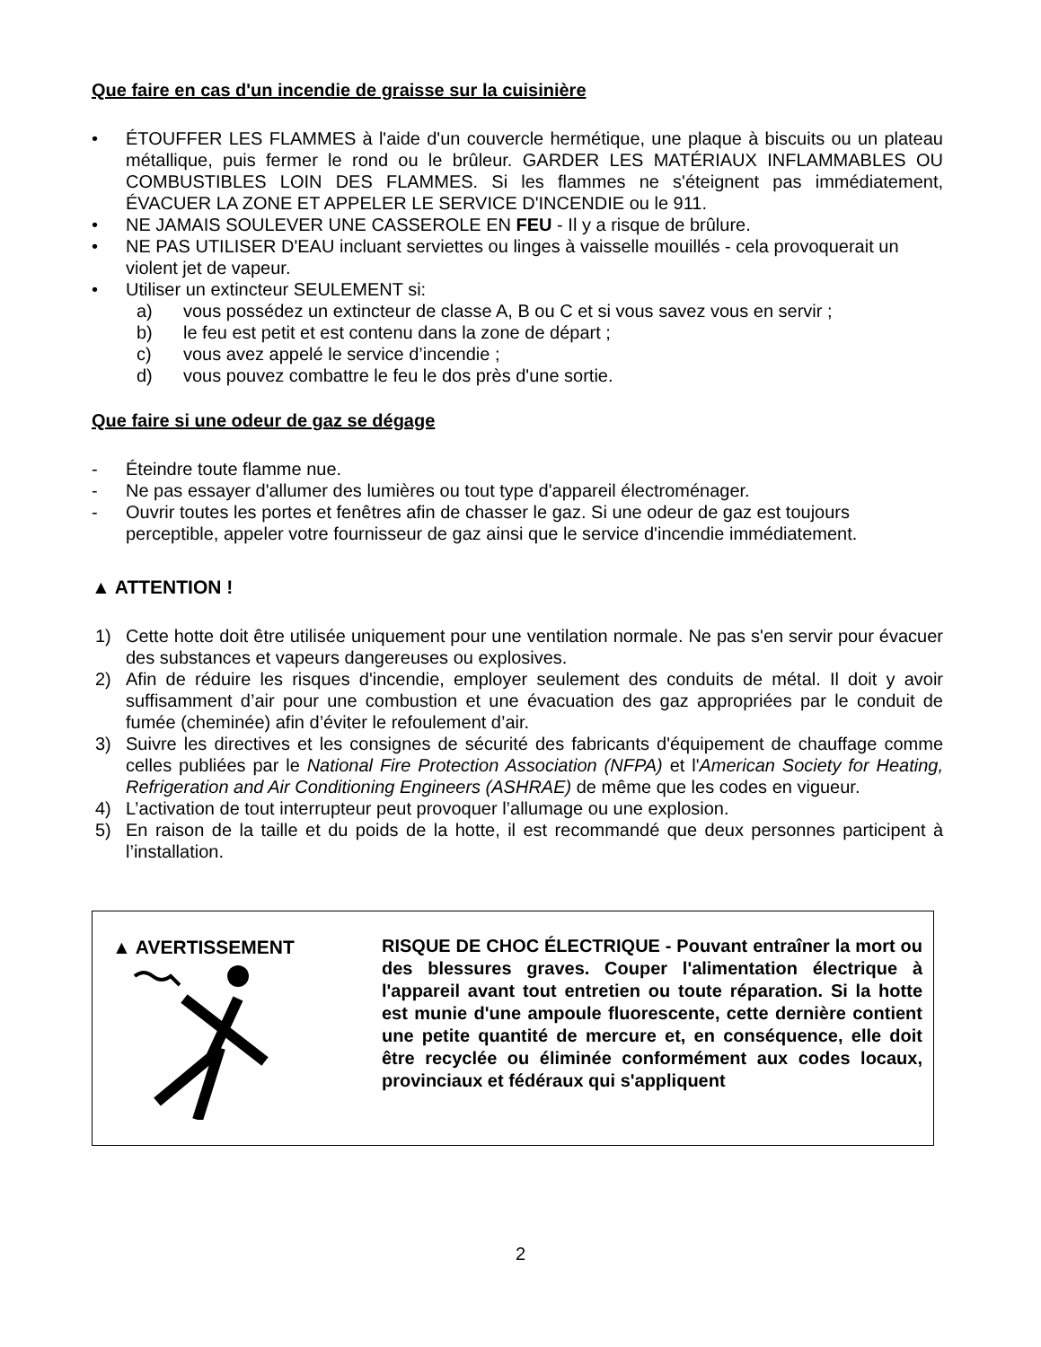Que faire en cas d'un incendie de graisse sur la cuisinière
• ÉTOUFFER LES FLAMMES à l'aide d'un couvercle hermétique, une plaque à biscuits ou un plateau métallique, puis fermer le rond ou le brûleur. GARDER LES MATÉRIAUX INFLAMMABLES OU COMBUSTIBLES LOIN DES FLAMMES. Si les flammes ne s'éteignent pas immédiatement, ÉVACUER LA ZONE ET APPELER LE SERVICE D'INCENDIE ou le 911.
• NE JAMAIS SOULEVER UNE CASSEROLE EN FEU - Il y a risque de brûlure.
• NE PAS UTILISER D'EAU incluant serviettes ou linges à vaisselle mouillés - cela provoquerait un violent jet de vapeur.
• Utiliser un extincteur SEULEMENT si:
a) vous possédez un extincteur de classe A, B ou C et si vous savez vous en servir ;
b) le feu est petit et est contenu dans la zone de départ ;
c) vous avez appelé le service d’incendie ;
d) vous pouvez combattre le feu le dos près d'une sortie.
Que faire si une odeur de gaz se dégage
- Éteindre toute flamme nue.
- Ne pas essayer d'allumer des lumières ou tout type d'appareil électroménager.
- Ouvrir toutes les portes et fenêtres afin de chasser le gaz. Si une odeur de gaz est toujours perceptible, appeler votre fournisseur de gaz ainsi que le service d'incendie immédiatement.
▲ ATTENTION !
1) Cette hotte doit être utilisée uniquement pour une ventilation normale. Ne pas s'en servir pour évacuer des substances et vapeurs dangereuses ou explosives.
2) Afin de réduire les risques d'incendie, employer seulement des conduits de métal. Il doit y avoir suffisamment d’air pour une combustion et une évacuation des gaz appropriées par le conduit de fumée (cheminée) afin d’éviter le refoulement d’air.
3) Suivre les directives et les consignes de sécurité des fabricants d'équipement de chauffage comme celles publiées par le National Fire Protection Association (NFPA) et l'American Society for Heating, Refrigeration and Air Conditioning Engineers (ASHRAE) de même que les codes en vigueur.
4) L’activation de tout interrupteur peut provoquer l’allumage ou une explosion.
5) En raison de la taille et du poids de la hotte, il est recommandé que deux personnes participent à l’installation.
▲ AVERTISSEMENT
RISQUE DE CHOC ÉLECTRIQUE - Pouvant entraîner la mort ou des blessures graves. Couper l'alimentation électrique à l'appareil avant tout entretien ou toute réparation. Si la hotte est munie d'une ampoule fluorescente, cette dernière contient une petite quantité de mercure et, en conséquence, elle doit être recyclée ou éliminée conformément aux codes locaux, provinciaux et fédéraux qui s'appliquent
2